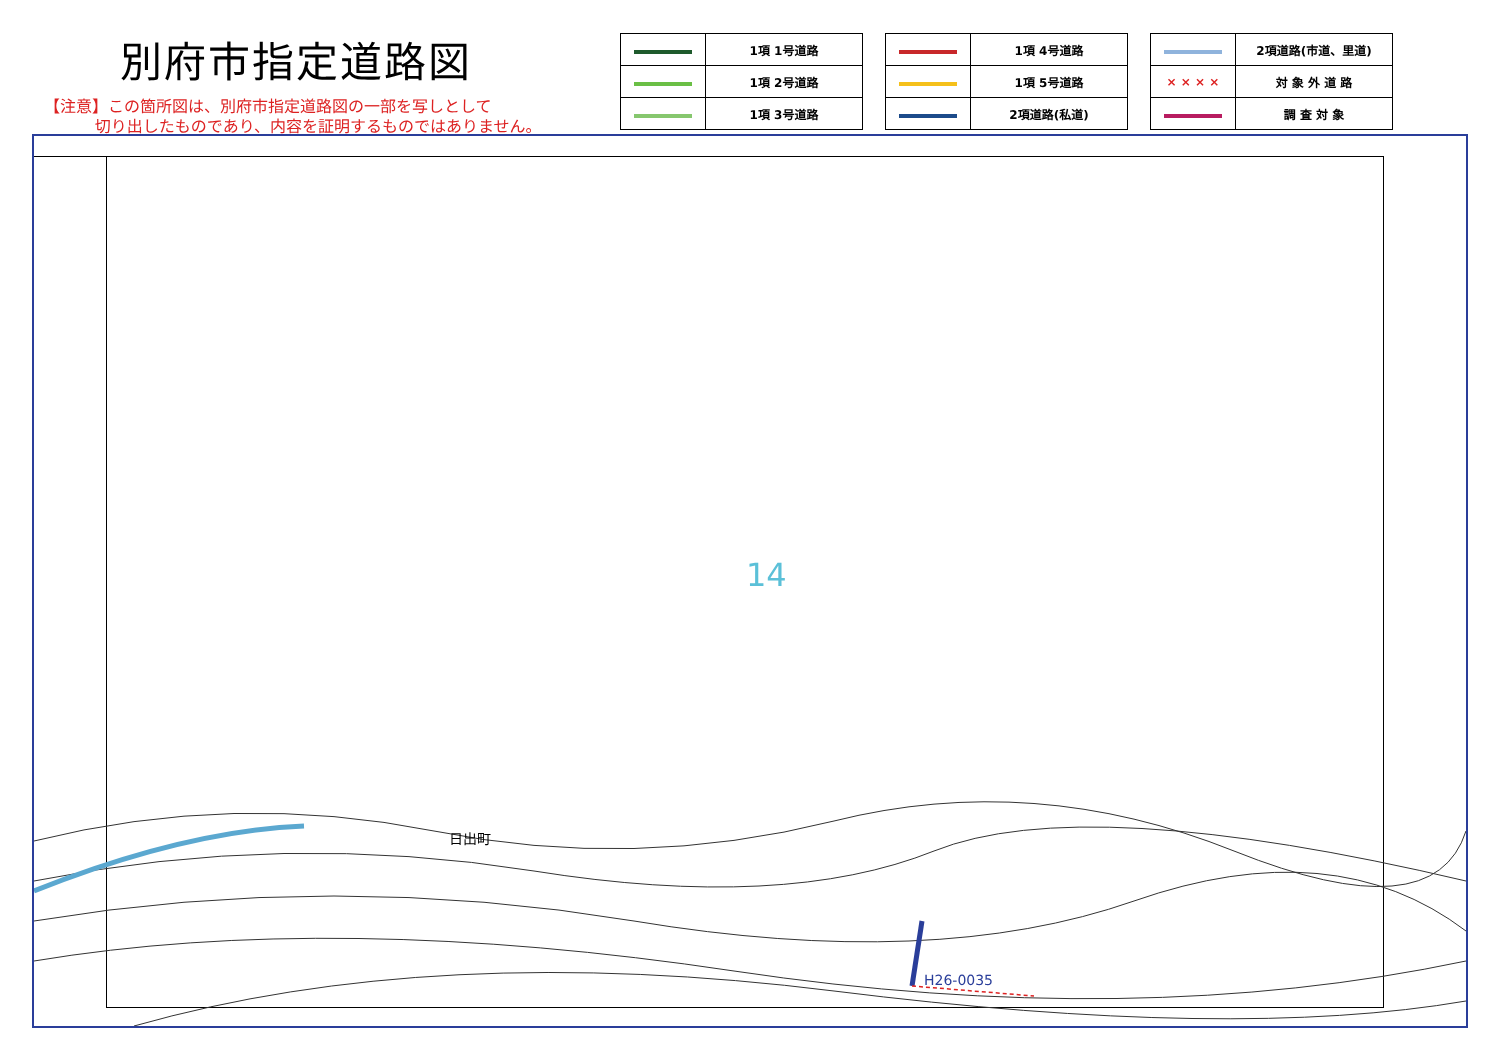別府市指定道路図
【注意】この箇所図は、別府市指定道路図の一部を写しとして
切り出したものであり、内容を証明するものではありません。
| | 1項 1号道路 |
| | 1項 2号道路 |
| | 1項 3号道路 |
| | 1項 4号道路 |
| | 1項 5号道路 |
| | 2項道路(私道) |
| | 2項道路(市道、里道) |
| × × × × | 対 象 外 道 路 |
| | 調 査 対 象 |
14
日出町
H26-0035